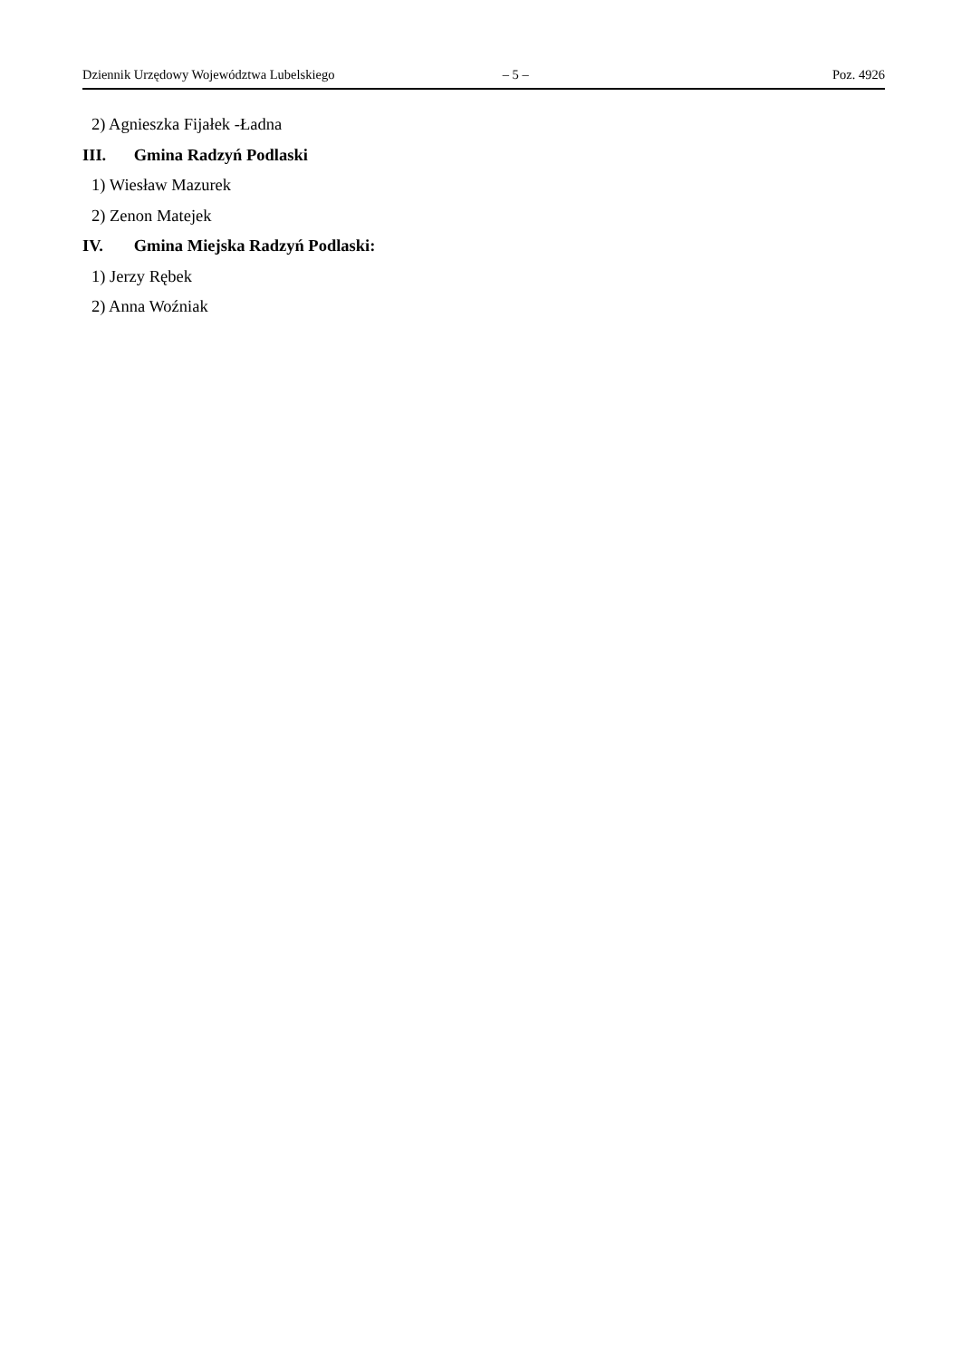Dziennik Urzędowy Województwa Lubelskiego – 5 – Poz. 4926
2) Agnieszka Fijałek -Ładna
III. Gmina Radzyń Podlaski
1) Wiesław Mazurek
2) Zenon Matejek
IV. Gmina Miejska Radzyń Podlaski:
1) Jerzy Rębek
2) Anna Woźniak